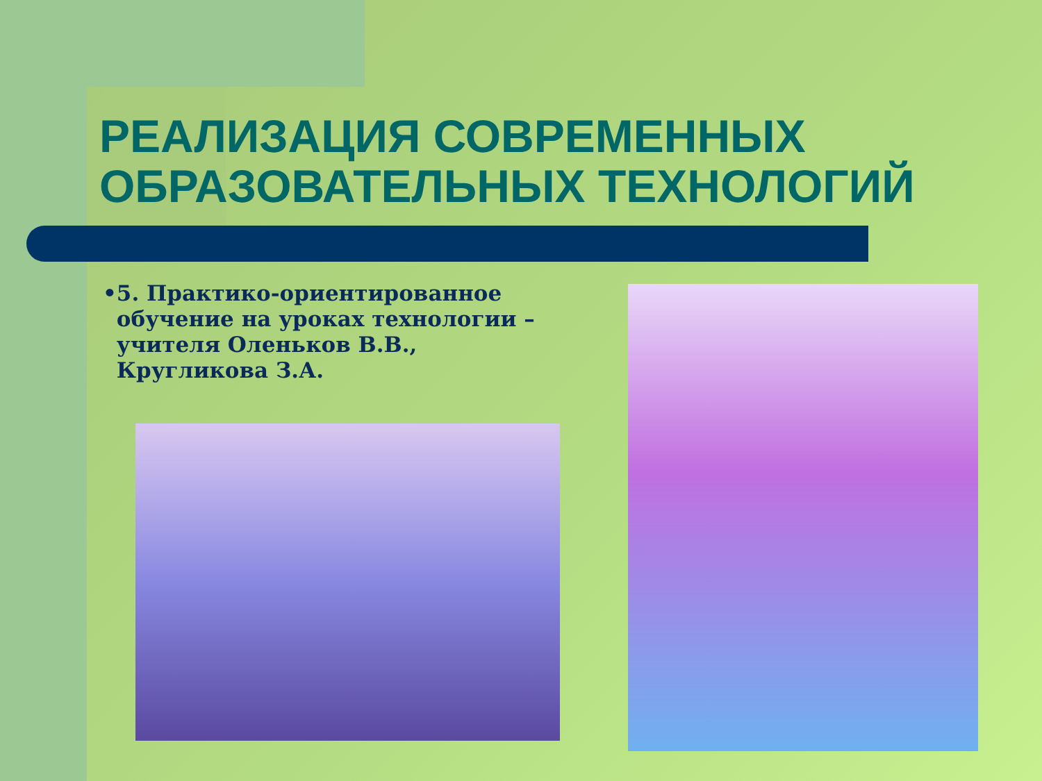РЕАЛИЗАЦИЯ СОВРЕМЕННЫХ ОБРАЗОВАТЕЛЬНЫХ ТЕХНОЛОГИЙ
• 5. Практико-ориентированное обучение на уроках технологии – учителя Оленьков В.В., Кругликова З.А.